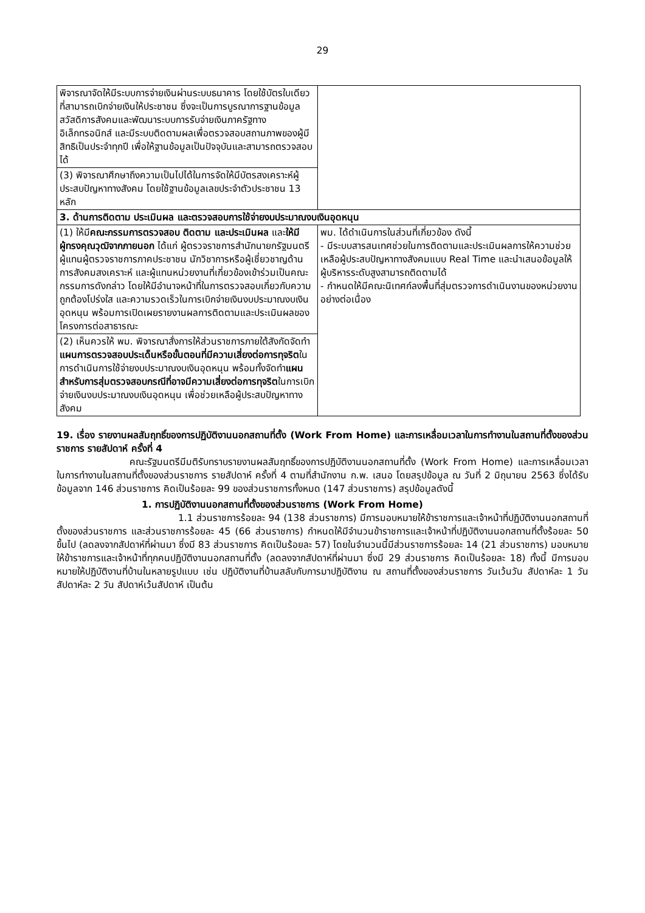29
| พิจารณาจัดให้มีระบบการจ่ายเงินผ่านระบบธนาคาร โดยใช้บัตรใบเดียวที่สามารถเบิกจ่ายเงินให้ประชาชน ซึ่งจะเป็นการบูรณาการฐานข้อมูลสวัสดิการสังคมและพัฒนาระบบการรับจ่ายเงินภาครัฐทางอิเล็กทรอนิกส์ และมีระบบติดตามผลเพื่อตรวจสอบสถานภาพของผู้มีสิทธิเป็นประจำทุกปี เพื่อให้ฐานข้อมูลเป็นปัจจุบันและสามารถตรวจสอบได้ | |
| (3) พิจารณาศึกษาถึงความเป็นไปได้ในการจัดให้มีบัตรสงเคราะห์ผู้ประสบปัญหาทางสังคม โดยใช้ฐานข้อมูลเลขประจำตัวประชาชน 13 หลัก | |
| 3. ด้านการติดตาม ประเมินผล และตรวจสอบการใช้จ่ายงบประมาณงบเงินอุดหนุน | |
| (1) ให้มี คณะกรรมการตรวจสอบ ติดตาม และประเมินผล และ ให้มีผู้ทรงคุณวุฒิจากภายนอก ได้แก่ ผู้ตรวจราชการสำนักนายกรัฐมนตรี ผู้แทนผู้ตรวจราชการภาคประชาชน นักวิชาการหรือผู้เชี่ยวชาญด้านการสังคมสงเคราะห์ และผู้แทนหน่วยงานที่เกี่ยวข้องเข้าร่วมเป็นคณะกรรมการดังกล่าว โดยให้มีอำนาจหน้าที่ในการตรวจสอบเกี่ยวกับความถูกต้องโปร่งใส และความรวดเร็วในการเบิกจ่ายเงินงบประมาณงบเงินอุดหนุน พร้อมการเปิดเผยรายงานผลการติดตามและประเมินผลของโครงการต่อสาธารณะ | พม. ได้ดำเนินการในส่วนที่เกี่ยวข้อง ดังนี้ - มีระบบสารสนเทศช่วยในการติดตามและประเมินผลการให้ความช่วยเหลือผู้ประสบปัญหาทางสังคมแบบ Real Time และนำเสนอข้อมูลให้ผู้บริหารระดับสูงสามารถติดตามได้ - กำหนดให้มีคณะนิเทศก์ลงพื้นที่สุ่มตรวจการดำเนินงานของหน่วยงานอย่างต่อเนื่อง |
| (2) เห็นควรให้ พม. พิจารณาสั่งการให้ส่วนราชการภายใต้สังกัดจัดทำ แผนการตรวจสอบประเด็นหรือขั้นตอนที่มีความเสี่ยงต่อการทุจริต ในการดำเนินการใช้จ่ายงบประมาณงบเงินอุดหนุน พร้อมทั้งจัดทำ แผนสำหรับการสุ่มตรวจสอบกรณีที่อาจมีความเสี่ยงต่อการทุจริต ในการเบิกจ่ายเงินงบประมาณงบเงินอุดหนุน เพื่อช่วยเหลือผู้ประสบปัญหาทางสังคม | |
19. เรื่อง รายงานผลสัมฤทธิ์ของการปฏิบัติงานนอกสถานที่ตั้ง (Work From Home) และการเหลื่อมเวลาในการทำงานในสถานที่ตั้งของส่วนราชการ รายสัปดาห์ ครั้งที่ 4
คณะรัฐมนตรีมีมติรับทราบรายงานผลสัมฤทธิ์ของการปฏิบัติงานนอกสถานที่ตั้ง (Work From Home) และการเหลื่อมเวลาในการทำงานในสถานที่ตั้งของส่วนราชการ รายสัปดาห์ ครั้งที่ 4 ตามที่สำนักงาน ก.พ. เสนอ โดยสรุปข้อมูล ณ วันที่ 2 มิถุนายน 2563 ซึ่งได้รับข้อมูลจาก 146 ส่วนราชการ คิดเป็นร้อยละ 99 ของส่วนราชการทั้งหมด (147 ส่วนราชการ) สรุปข้อมูลดังนี้
1. การปฏิบัติงานนอกสถานที่ตั้งของส่วนราชการ (Work From Home)
1.1 ส่วนราชการร้อยละ 94 (138 ส่วนราชการ) มีการมอบหมายให้ข้าราชการและเจ้าหน้าที่ปฏิบัติงานนอกสถานที่ตั้งของส่วนราชการ และส่วนราชการร้อยละ 45 (66 ส่วนราชการ) กำหนดให้มีจำนวนข้าราชการและเจ้าหน้าที่ปฏิบัติงานนอกสถานที่ตั้งร้อยละ 50 ขึ้นไป (ลดลงจากสัปดาห์ที่ผ่านมา ซึ่งมี 83 ส่วนราชการ คิดเป็นร้อยละ 57) โดยในจำนวนนี้มีส่วนราชการร้อยละ 14 (21 ส่วนราชการ) มอบหมายให้ข้าราชการและเจ้าหน้าที่ทุกคนปฏิบัติงานนอกสถานที่ตั้ง (ลดลงจากสัปดาห์ที่ผ่านมา ซึ่งมี 29 ส่วนราชการ คิดเป็นร้อยละ 18) ทั้งนี้ มีการมอบหมายให้ปฏิบัติงานที่บ้านในหลายรูปแบบ เช่น ปฏิบัติงานที่บ้านสลับกับการมาปฏิบัติงาน ณ สถานที่ตั้งของส่วนราชการ วันเว้นวัน สัปดาห์ละ 1 วัน สัปดาห์ละ 2 วัน สัปดาห์เว้นสัปดาห์ เป็นต้น